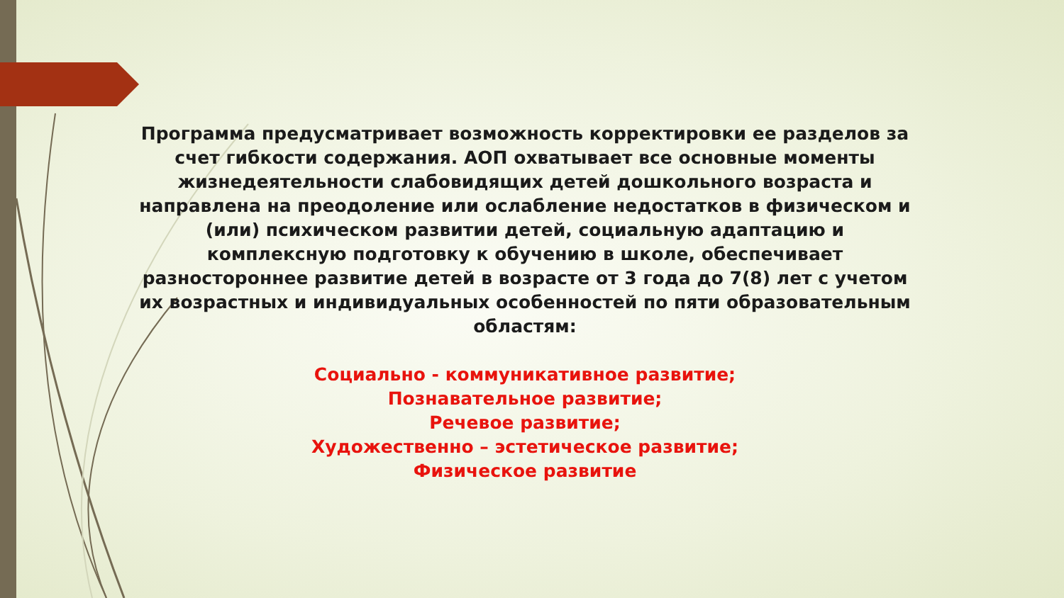Программа предусматривает возможность корректировки ее разделов за счет гибкости содержания. АОП охватывает все основные моменты жизнедеятельности слабовидящих детей дошкольного возраста и направлена на преодоление или ослабление недостатков в физическом и (или) психическом развитии детей, социальную адаптацию и комплексную подготовку к обучению в школе, обеспечивает разностороннее развитие детей в возрасте от 3 года до 7(8) лет с учетом их возрастных и индивидуальных особенностей по пяти образовательным областям:
Социально - коммуникативное развитие;
Познавательное развитие;
Речевое развитие;
Художественно – эстетическое развитие;
Физическое развитие